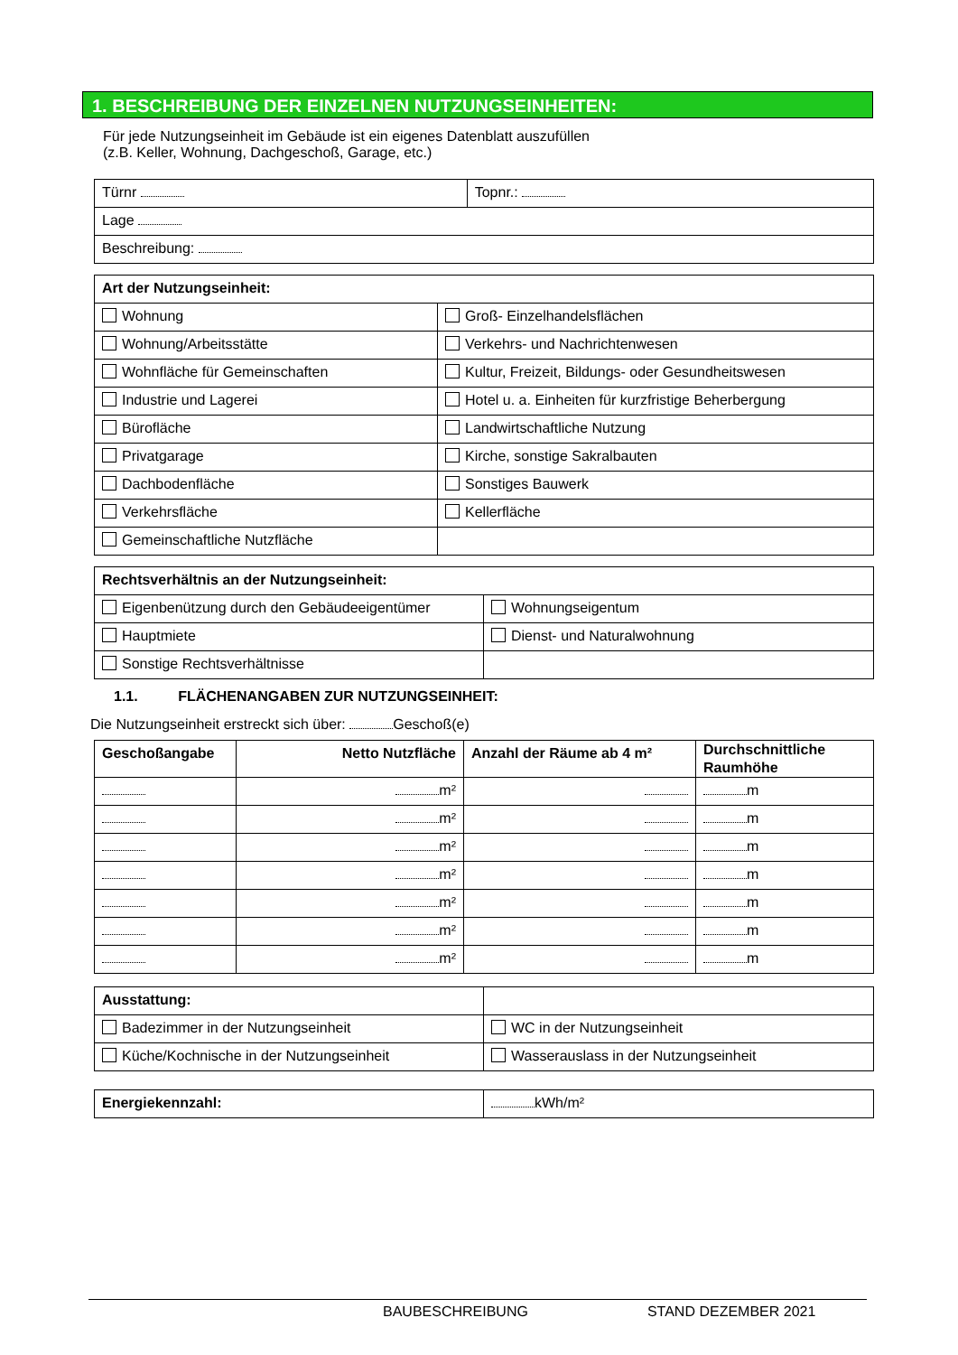1. BESCHREIBUNG DER EINZELNEN NUTZUNGSEINHEITEN:
Für jede Nutzungseinheit im Gebäude ist ein eigenes Datenblatt auszufüllen
(z.B. Keller, Wohnung, Dachgeschoß, Garage, etc.)
| Türnr | Topnr.: |
| Lage | |
| Beschreibung: | |
| Art der Nutzungseinheit: | |
| --- | --- |
| Wohnung | Groß- Einzelhandelsflächen |
| Wohnung/Arbeitsstätte | Verkehrs- und Nachrichtenwesen |
| Wohnfläche für Gemeinschaften | Kultur, Freizeit, Bildungs- oder Gesundheitswesen |
| Industrie und Lagerei | Hotel u. a. Einheiten für kurzfristige Beherbergung |
| Bürofläche | Landwirtschaftliche Nutzung |
| Privatgarage | Kirche, sonstige Sakralbauten |
| Dachbodenfläche | Sonstiges Bauwerk |
| Verkehrsfläche | Kellerfläche |
| Gemeinschaftliche Nutzfläche | |
| Rechtsverhältnis an der Nutzungseinheit: | |
| --- | --- |
| Eigenbenützung durch den Gebäudeeigentümer | Wohnungseigentum |
| Hauptmiete | Dienst- und Naturalwohnung |
| Sonstige Rechtsverhältnisse | |
1.1. FLÄCHENANGABEN ZUR NUTZUNGSEINHEIT:
Die Nutzungseinheit erstreckt sich über: Geschoß(e)
| Geschoßangabe | Netto Nutzfläche | Anzahl der Räume ab 4 m² | Durchschnittliche Raumhöhe |
| --- | --- | --- | --- |
| | m² | | m |
| | m² | | m |
| | m² | | m |
| | m² | | m |
| | m² | | m |
| | m² | | m |
| | m² | | m |
| Ausstattung: | |
| Badezimmer in der Nutzungseinheit | WC in der Nutzungseinheit |
| Küche/Kochnische in der Nutzungseinheit | Wasserauslass in der Nutzungseinheit |
| Energiekennzahl: | kWh/m² |
BAUBESCHREIBUNG STAND DEZEMBER 2021